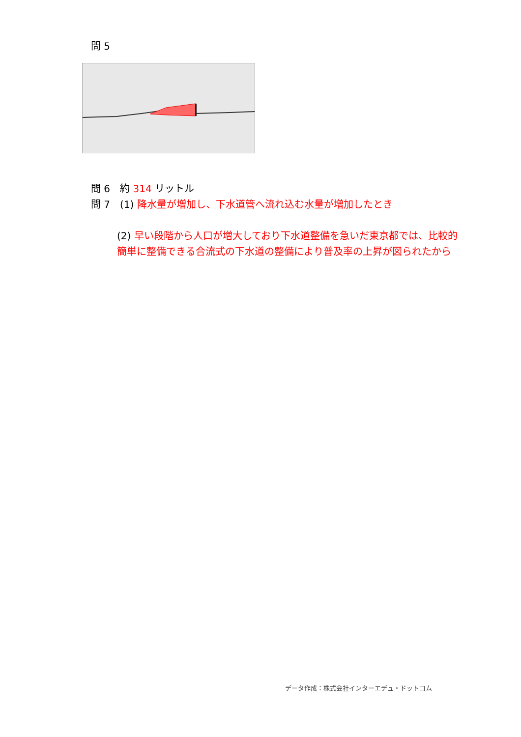問 5
問 6　約 314 リットル
問 7　(1) 降水量が増加し、下水道管へ流れ込む水量が増加したとき
(2) 早い段階から人口が増大しており下水道整備を急いだ東京都では、比較的簡単に整備できる合流式の下水道の整備により普及率の上昇が図られたから
データ作成：株式会社インターエデュ・ドットコム